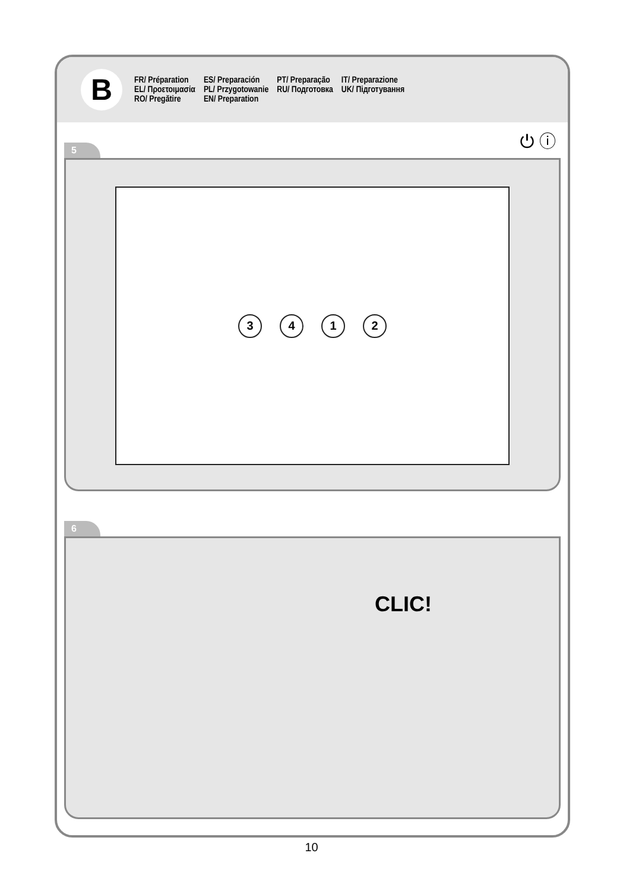B
| FR/ Préparation | ES/ Preparación | PT/ Preparação | IT/ Preparazione |
| EL/ Προετοιμασία | PL/ Przygotowanie | RU/ Подготовка | UK/ Підготування |
| RO/ Pregătire | EN/ Preparation | | |
5 ⏻ ⓘ
3 4 1 2
6
CLIC!
10